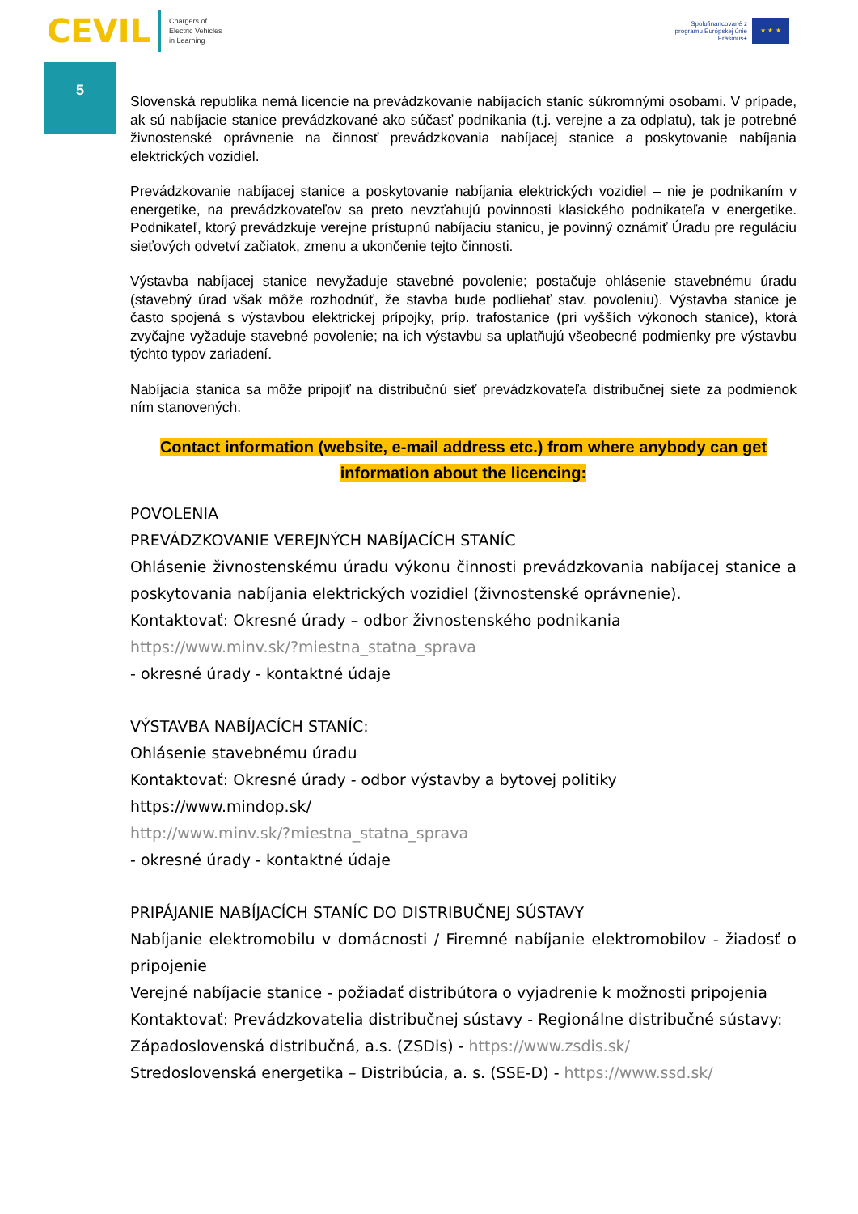CEVIL
Chargers of
Electric Vehicles
in Learning
Spolufinancované z
programu Európskej únie
Erasmus+
★ ★ ★
5
Slovenská republika nemá licencie na prevádzkovanie nabíjacích staníc súkromnými osobami. V prípade, ak sú nabíjacie stanice prevádzkované ako súčasť podnikania (t.j. verejne a za odplatu), tak je potrebné živnostenské oprávnenie na činnosť prevádzkovania nabíjacej stanice a poskytovanie nabíjania elektrických vozidiel.
Prevádzkovanie nabíjacej stanice a poskytovanie nabíjania elektrických vozidiel – nie je podnikaním v energetike, na prevádzkovateľov sa preto nevzťahujú povinnosti klasického podnikateľa v energetike. Podnikateľ, ktorý prevádzkuje verejne prístupnú nabíjaciu stanicu, je povinný oznámiť Úradu pre reguláciu sieťových odvetví začiatok, zmenu a ukončenie tejto činnosti.
Výstavba nabíjacej stanice nevyžaduje stavebné povolenie; postačuje ohlásenie stavebnému úradu (stavebný úrad však môže rozhodnúť, že stavba bude podliehať stav. povoleniu). Výstavba stanice je často spojená s výstavbou elektrickej prípojky, príp. trafostanice (pri vyšších výkonoch stanice), ktorá zvyčajne vyžaduje stavebné povolenie; na ich výstavbu sa uplatňujú všeobecné podmienky pre výstavbu týchto typov zariadení.
Nabíjacia stanica sa môže pripojiť na distribučnú sieť prevádzkovateľa distribučnej siete za podmienok ním stanovených.
Contact information (website, e-mail address etc.) from where anybody can get
information about the licencing:
POVOLENIA
PREVÁDZKOVANIE VEREJNÝCH NABÍJACÍCH STANÍC
Ohlásenie živnostenskému úradu výkonu činnosti prevádzkovania nabíjacej stanice a poskytovania nabíjania elektrických vozidiel (živnostenské oprávnenie).
Kontaktovať: Okresné úrady – odbor živnostenského podnikania
https://www.minv.sk/?miestna_statna_sprava
- okresné úrady - kontaktné údaje
VÝSTAVBA NABÍJACÍCH STANÍC:
Ohlásenie stavebnému úradu
Kontaktovať: Okresné úrady - odbor výstavby a bytovej politiky
https://www.mindop.sk/
http://www.minv.sk/?miestna_statna_sprava
- okresné úrady - kontaktné údaje
PRIPÁJANIE NABÍJACÍCH STANÍC DO DISTRIBUČNEJ SÚSTAVY
Nabíjanie elektromobilu v domácnosti / Firemné nabíjanie elektromobilov - žiadosť o pripojenie
Verejné nabíjacie stanice - požiadať distribútora o vyjadrenie k možnosti pripojenia
Kontaktovať: Prevádzkovatelia distribučnej sústavy - Regionálne distribučné sústavy:
Západoslovenská distribučná, a.s. (ZSDis) - https://www.zsdis.sk/
Stredoslovenská energetika – Distribúcia, a. s. (SSE-D) - https://www.ssd.sk/